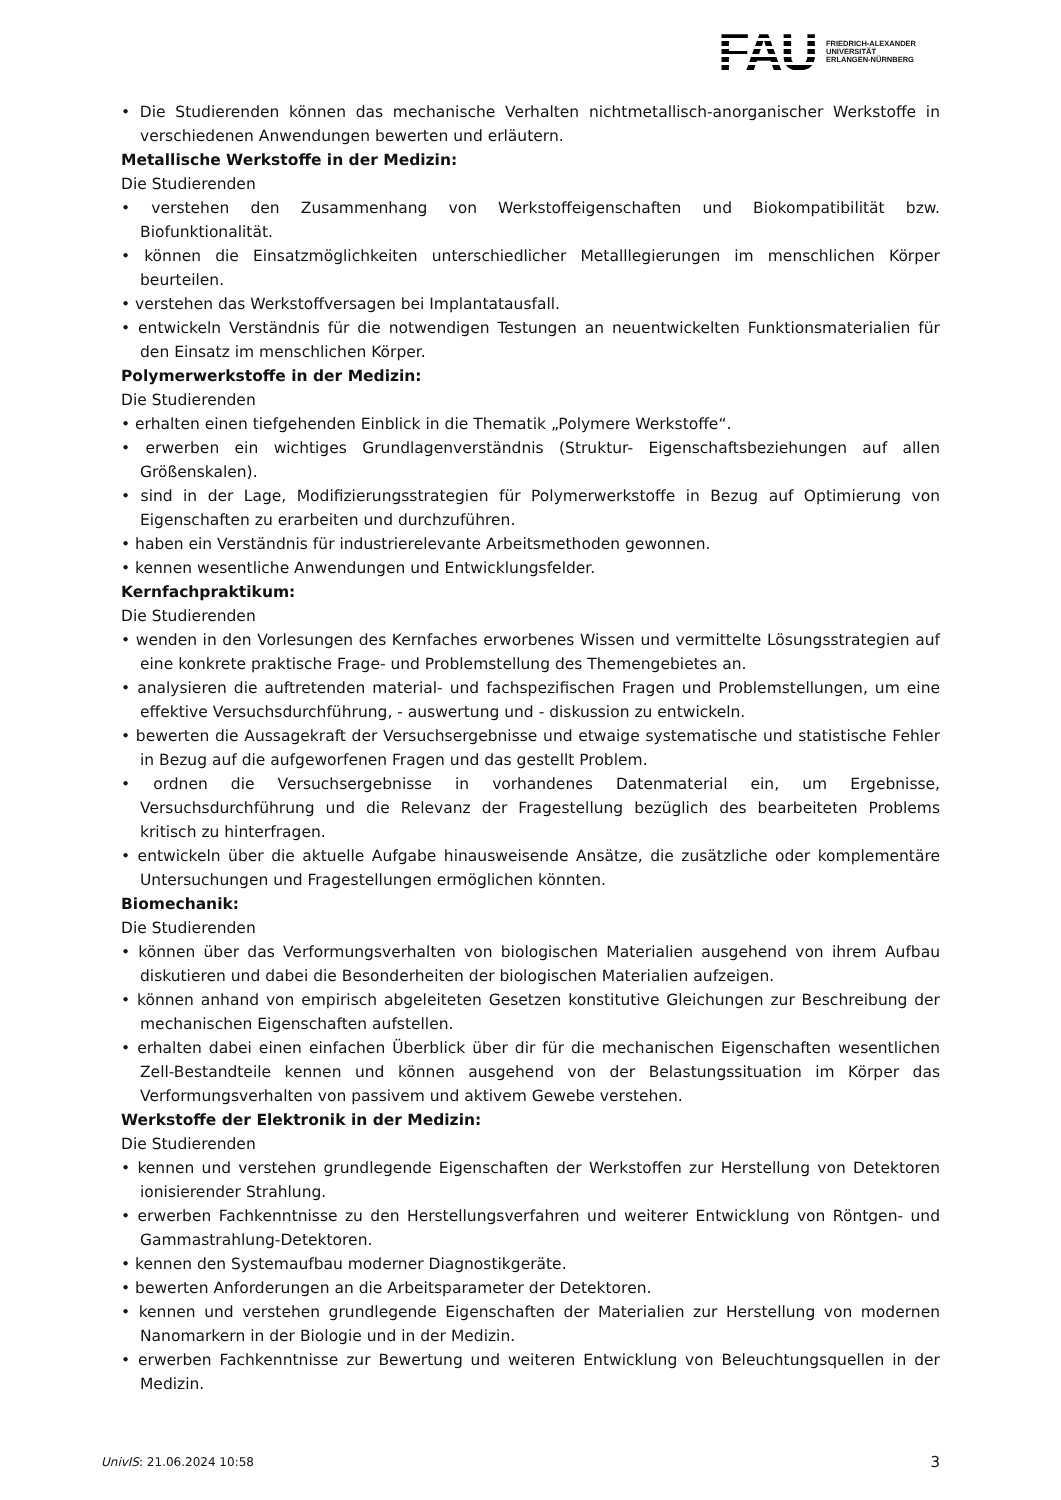FAU
FRIEDRICH-ALEXANDER
UNIVERSITÄT
ERLANGEN-NÜRNBERG
• Die Studierenden können das mechanische Verhalten nichtmetallisch-anorganischer Werkstoffe in verschiedenen Anwendungen bewerten und erläutern.
Metallische Werkstoffe in der Medizin:
Die Studierenden
• verstehen den Zusammenhang von Werkstoffeigenschaften und Biokompatibilität bzw. Biofunktionalität.
• können die Einsatzmöglichkeiten unterschiedlicher Metalllegierungen im menschlichen Körper beurteilen.
• verstehen das Werkstoffversagen bei Implantatausfall.
• entwickeln Verständnis für die notwendigen Testungen an neuentwickelten Funktionsmaterialien für den Einsatz im menschlichen Körper.
Polymerwerkstoffe in der Medizin:
Die Studierenden
• erhalten einen tiefgehenden Einblick in die Thematik „Polymere Werkstoffe“.
• erwerben ein wichtiges Grundlagenverständnis (Struktur- Eigenschaftsbeziehungen auf allen Größenskalen).
• sind in der Lage, Modifizierungsstrategien für Polymerwerkstoffe in Bezug auf Optimierung von Eigenschaften zu erarbeiten und durchzuführen.
• haben ein Verständnis für industrierelevante Arbeitsmethoden gewonnen.
• kennen wesentliche Anwendungen und Entwicklungsfelder.
Kernfachpraktikum:
Die Studierenden
• wenden in den Vorlesungen des Kernfaches erworbenes Wissen und vermittelte Lösungsstrategien auf eine konkrete praktische Frage- und Problemstellung des Themengebietes an.
• analysieren die auftretenden material- und fachspezifischen Fragen und Problemstellungen, um eine effektive Versuchsdurchführung, - auswertung und - diskussion zu entwickeln.
• bewerten die Aussagekraft der Versuchsergebnisse und etwaige systematische und statistische Fehler in Bezug auf die aufgeworfenen Fragen und das gestellt Problem.
• ordnen die Versuchsergebnisse in vorhandenes Datenmaterial ein, um Ergebnisse, Versuchsdurchführung und die Relevanz der Fragestellung bezüglich des bearbeiteten Problems kritisch zu hinterfragen.
• entwickeln über die aktuelle Aufgabe hinausweisende Ansätze, die zusätzliche oder komplementäre Untersuchungen und Fragestellungen ermöglichen könnten.
Biomechanik:
Die Studierenden
• können über das Verformungsverhalten von biologischen Materialien ausgehend von ihrem Aufbau diskutieren und dabei die Besonderheiten der biologischen Materialien aufzeigen.
• können anhand von empirisch abgeleiteten Gesetzen konstitutive Gleichungen zur Beschreibung der mechanischen Eigenschaften aufstellen.
• erhalten dabei einen einfachen Überblick über dir für die mechanischen Eigenschaften wesentlichen Zell-Bestandteile kennen und können ausgehend von der Belastungssituation im Körper das Verformungsverhalten von passivem und aktivem Gewebe verstehen.
Werkstoffe der Elektronik in der Medizin:
Die Studierenden
• kennen und verstehen grundlegende Eigenschaften der Werkstoffen zur Herstellung von Detektoren ionisierender Strahlung.
• erwerben Fachkenntnisse zu den Herstellungsverfahren und weiterer Entwicklung von Röntgen- und Gammastrahlung-Detektoren.
• kennen den Systemaufbau moderner Diagnostikgeräte.
• bewerten Anforderungen an die Arbeitsparameter der Detektoren.
• kennen und verstehen grundlegende Eigenschaften der Materialien zur Herstellung von modernen Nanomarkern in der Biologie und in der Medizin.
• erwerben Fachkenntnisse zur Bewertung und weiteren Entwicklung von Beleuchtungsquellen in der Medizin.
UnivIS: 21.06.2024 10:58 3